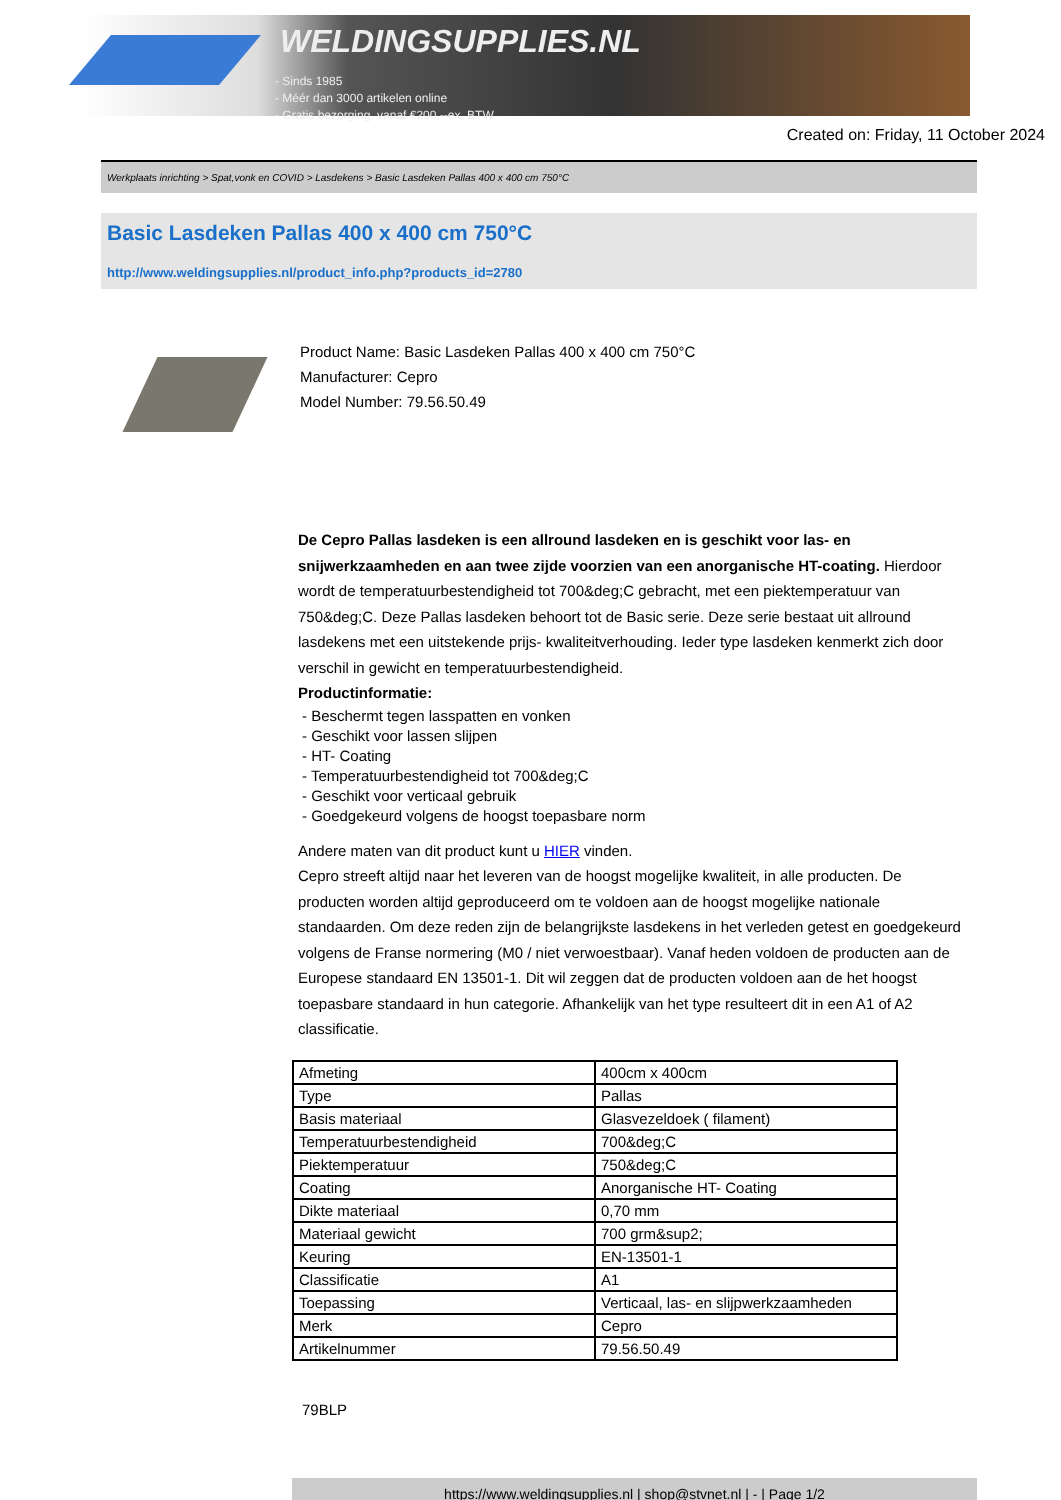WELDINGSUPPLIES.NL
- Sinds 1985
- Méér dan 3000 artikelen online
- Gratis bezorging, vanaf €200,--ex. BTW
Created on: Friday, 11 October 2024
Werkplaats inrichting > Spat,vonk en COVID > Lasdekens > Basic Lasdeken Pallas 400 x 400 cm 750°C
Basic Lasdeken Pallas 400 x 400 cm 750°C
http://www.weldingsupplies.nl/product_info.php?products_id=2780
Product Name: Basic Lasdeken Pallas 400 x 400 cm 750°C
Manufacturer: Cepro
Model Number: 79.56.50.49
De Cepro Pallas lasdeken is een allround lasdeken en is geschikt voor las- en snijwerkzaamheden en aan twee zijde voorzien van een anorganische HT-coating. Hierdoor wordt de temperatuurbestendigheid tot 700&deg;C gebracht, met een piektemperatuur van 750&deg;C. Deze Pallas lasdeken behoort tot de Basic serie. Deze serie bestaat uit allround lasdekens met een uitstekende prijs- kwaliteitverhouding. Ieder type lasdeken kenmerkt zich door verschil in gewicht en temperatuurbestendigheid.
Productinformatie:
- Beschermt tegen lasspatten en vonken
- Geschikt voor lassen slijpen
- HT- Coating
- Temperatuurbestendigheid tot 700&deg;C
- Geschikt voor verticaal gebruik
- Goedgekeurd volgens de hoogst toepasbare norm
Andere maten van dit product kunt u HIER vinden.
Cepro streeft altijd naar het leveren van de hoogst mogelijke kwaliteit, in alle producten. De producten worden altijd geproduceerd om te voldoen aan de hoogst mogelijke nationale standaarden. Om deze reden zijn de belangrijkste lasdekens in het verleden getest en goedgekeurd volgens de Franse normering (M0 / niet verwoestbaar). Vanaf heden voldoen de producten aan de Europese standaard EN 13501-1. Dit wil zeggen dat de producten voldoen aan de het hoogst toepasbare standaard in hun categorie. Afhankelijk van het type resulteert dit in een A1 of A2 classificatie.
| Afmeting | 400cm x 400cm |
| Type | Pallas |
| Basis materiaal | Glasvezeldoek ( filament) |
| Temperatuurbestendigheid | 700&deg;C |
| Piektemperatuur | 750&deg;C |
| Coating | Anorganische HT- Coating |
| Dikte materiaal | 0,70 mm |
| Materiaal gewicht | 700 grm&sup2; |
| Keuring | EN-13501-1 |
| Classificatie | A1 |
| Toepassing | Verticaal, las- en slijpwerkzaamheden |
| Merk | Cepro |
| Artikelnummer | 79.56.50.49 |
79BLP
https://www.weldingsupplies.nl | shop@stvnet.nl | - | Page 1/2